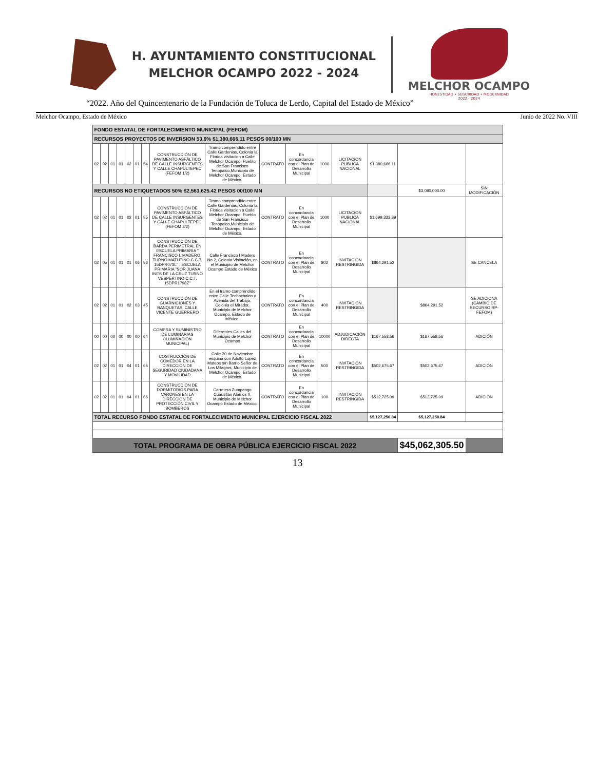H. AYUNTAMIENTO CONSTITUCIONAL
MELCHOR OCAMPO 2022 - 2024
MELCHOR OCAMPO
HONESTIDAD • SEGURIDAD • MODERNIDAD
2022 - 2024
“2022. Año del Quincentenario de la Fundación de Toluca de Lerdo, Capital del Estado de México”
Melchor Ocampo, Estado de México Junio de 2022 No. VIII
| FONDO ESTATAL DE FORTALECIMIENTO MUNICIPAL (FEFOM) | | | | | | | | | | | | | | | |
| RECURSOS PROYECTOS DE INVERSION 53.9% $1,380,666.11 PESOS 00/100 MN | | | | | | | | | | | | | | | |
| 02 | 02 | 01 | 01 | 02 | 01 | 54 | CONSTRUCCIÓN DE PAVIMENTO ASFÁLTICO DE CALLE INSURGENTES Y CALLE CHAPULTEPEC (FEFOM 1/2) | Tramo comprendido entre Calle Gardenias, Colonia la Florida visitacion a Calle Melchor Ocampo, Pueblo de San Francisco Tenopalco,Municipio de Melchor Ocampo, Estado de México. | CONTRATO | En concordancia con el Plan de Desarrollo Municipal | 1000 | LICITACION PUBLICA NACIONAL | $1,380,666.11 | | |
| RECURSOS NO ETIQUETADOS 50% $2,563,625.42 PESOS 00/100 MN | | | | | | | | | | | | | | $3,080,000.00 | SIN MODIFICACIÓN |
| 02 | 02 | 01 | 01 | 02 | 01 | 55 | CONSTRUCCIÓN DE PAVIMENTO ASFÁLTICO DE CALLE INSURGENTES Y CALLE CHAPULTEPEC (FEFOM 2/2) | Tramo comprendido entre Calle Gardenias, Colonia la Florida visitacion a Calle Melchor Ocampo, Pueblo de San Francisco Tenopalco,Municipio de Melchor Ocampo, Estado de México. | CONTRATO | En concordancia con el Plan de Desarrollo Municipal | 1000 | LICITACION PUBLICA NACIONAL | $1,699,333.89 | | |
| 02 | 05 | 01 | 01 | 01 | 06 | 56 | CONSTRUCCIÓN DE BARDA PERIMETRAL EN ESCUELA PRIMARIA " FRANCISCO I. MADERO, TURNO MATUTINO C.C.T. 15DPR073L" ; ESCUELA PRIMARIA "SOR JUANA INES DE LA CRUZ TURNO VESPERTINO C.C.T. 15DPR1798Z" | Calle Francisco I Madero No 2, Colonia Visitación, en el Municipio de Melchor Ocampo Estado de México | CONTRATO | En concordancia con el Plan de Desarrollo Municipal | 802 | INVITACIÓN RESTRINGIDA | $864,291.52 | | SE CANCELA |
| 02 | 02 | 01 | 01 | 02 | 03 | 45 | CONSTRUCCIÓN DE GUARNICIONES Y BANQUETAS, CALLE VICENTE GUERRERO | En el tramo comprendido entre Calle Techachalco y Avenida del Trabajo, Colonia el Mirador, Municipio de Melchor Ocampo, Estado de México. | CONTRATO | En concordancia con el Plan de Desarrollo Municipal | 400 | INVITACIÓN RESTRINGIDA | | $864,291.52 | SE ADICIONA (CAMBIO DE RECURSO RP-FEFOM) |
| 00 | 00 | 00 | 00 | 00 | 00 | 64 | COMPRA Y SUMINISTRO DE LUMINARIAS (ILUMINACIÓN MUNICIPAL) | Diferentes Calles del Municipio de Melchor Ocampo | CONTRATO | En concordancia con el Plan de Desarrollo Municipal | 10000 | ADJUDICACIÓN DIRECTA | $167,558.56 | $167,558.56 | ADICIÓN |
| 02 | 02 | 01 | 01 | 04 | 01 | 65 | COSTRUCCIÓN DE COMEDOR EN LA DIRECCIÓN DE SEGURIDAD CIUDADANA Y MOVILIDAD | Calle 20 de Noviembre esquina con Adolfo Lopez Mateos s/n Barrio Señor de Los Milagros, Municipio de Melchor Ocampo, Estado de México. | CONTRATO | En concordancia con el Plan de Desarrollo Municipal | 500 | INVITACIÓN RESTRINGIDA | $502,675.67 | $502,675.67 | ADICIÓN |
| 02 | 02 | 01 | 01 | 04 | 01 | 66 | CONSTRUCCIÓN DE DORMITORIOS PARA VARONES EN LA DIRECCIÓN DE PROTECCIÓN CIVIL Y BOMBEROS | Carretera Zumpango Cuautitlán Alamos II, Municipio de Melchor Ocampo Estado de México. | CONTRATO | En concordancia con el Plan de Desarrollo Municipal | 100 | INVITACIÓN RESTRINGIDA | $512,725.09 | $512,725.09 | ADICIÓN |
| TOTAL RECURSO FONDO ESTATAL DE FORTALECIMIENTO MUNICIPAL EJERCICIO FISCAL 2022 | | | | | | | | | | | | | $5,127,250.84 | $5,127,250.84 | |
| TOTAL PROGRAMA DE OBRA PÚBLICA EJERCICIO FISCAL 2022 | | | | | | | | | | | | | | $45,062,305.50 | |
13